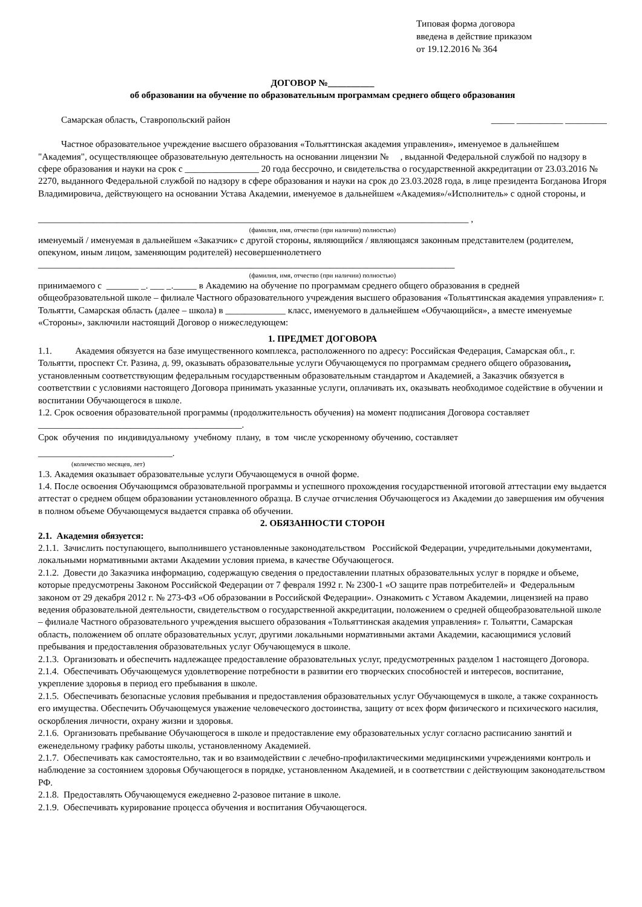Типовая форма договора
введена в действие приказом
от 19.12.2016 № 364
ДОГОВОР №__________
об образовании на обучение по образовательным программам среднего общего образования
Самарская область, Ставропольский район _____ __________ _________
Частное образовательное учреждение высшего образования «Тольяттинская академия управления», именуемое в дальнейшем "Академия", осуществляющее образовательную деятельность на основании лицензии № , выданной Федеральной службой по надзору в сфере образования и науки на срок с ________________ 20 года бессрочно, и свидетельства о государственной аккредитации от 23.03.2016 № 2270, выданного Федеральной службой по надзору в сфере образования и науки на срок до 23.03.2028 года, в лице президента Богданова Игоря Владимировича, действующего на основании Устава Академии, именуемое в дальнейшем «Академия»/«Исполнитель» с одной стороны, и
_____________________________________________________________________________________________ ,
(фамилия, имя, отчество (при наличии) полностью)
именуемый / именуемая в дальнейшем «Заказчик» с другой стороны, являющийся / являющаяся законным представителем (родителем, опекуном, иным лицом, заменяющим родителей) несовершеннолетнего
__________________________________________________________________________________________
(фамилия, имя, отчество (при наличии) полностью)
принимаемого с _______ _. ___ _._____ в Академию на обучение по программам среднего общего образования в средней общеобразовательной школе – филиале Частного образовательного учреждения высшего образования «Тольяттинская академия управления» г. Тольятти, Самарская область (далее – школа) в _____________ класс, именуемого в дальнейшем «Обучающийся», а вместе именуемые «Стороны», заключили настоящий Договор о нижеследующем:
1. ПРЕДМЕТ ДОГОВОРА
1.1. Академия обязуется на базе имущественного комплекса, расположенного по адресу: Российская Федерация, Самарская обл., г. Тольятти, проспект Ст. Разина, д. 99, оказывать образовательные услуги Обучающемуся по программам среднего общего образования, установленным соответствующим федеральным государственным образовательным стандартом и Академией, а Заказчик обязуется в соответствии с условиями настоящего Договора принимать указанные услуги, оплачивать их, оказывать необходимое содействие в обучении и воспитании Обучающегося в школе.
1.2. Срок освоения образовательной программы (продолжительность обучения) на момент подписания Договора составляет ____________________________________________.
Срок обучения по индивидуальному учебному плану, в том числе ускоренному обучению, составляет
_____________________________.
(количество месяцев, лет)
1.3. Академия оказывает образовательные услуги Обучающемуся в очной форме.
1.4. После освоения Обучающимся образовательной программы и успешного прохождения государственной итоговой аттестации ему выдается аттестат о среднем общем образовании установленного образца. В случае отчисления Обучающегося из Академии до завершения им обучения в полном объеме Обучающемуся выдается справка об обучении.
2. ОБЯЗАННОСТИ СТОРОН
2.1. Академия обязуется:
2.1.1. Зачислить поступающего, выполнившего установленные законодательством Российской Федерации, учредительными документами, локальными нормативными актами Академии условия приема, в качестве Обучающегося.
2.1.2. Довести до Заказчика информацию, содержащую сведения о предоставлении платных образовательных услуг в порядке и объеме, которые предусмотрены Законом Российской Федерации от 7 февраля 1992 г. № 2300-1 «О защите прав потребителей» и Федеральным законом от 29 декабря 2012 г. № 273-ФЗ «Об образовании в Российской Федерации». Ознакомить с Уставом Академии, лицензией на право ведения образовательной деятельности, свидетельством о государственной аккредитации, положением о средней общеобразовательной школе – филиале Частного образовательного учреждения высшего образования «Тольяттинская академия управления» г. Тольятти, Самарская область, положением об оплате образовательных услуг, другими локальными нормативными актами Академии, касающимися условий пребывания и предоставления образовательных услуг Обучающемуся в школе.
2.1.3. Организовать и обеспечить надлежащее предоставление образовательных услуг, предусмотренных разделом 1 настоящего Договора.
2.1.4. Обеспечивать Обучающемуся удовлетворение потребности в развитии его творческих способностей и интересов, воспитание, укрепление здоровья в период его пребывания в школе.
2.1.5. Обеспечивать безопасные условия пребывания и предоставления образовательных услуг Обучающемуся в школе, а также сохранность его имущества. Обеспечить Обучающемуся уважение человеческого достоинства, защиту от всех форм физического и психического насилия, оскорбления личности, охрану жизни и здоровья.
2.1.6. Организовать пребывание Обучающегося в школе и предоставление ему образовательных услуг согласно расписанию занятий и еженедельному графику работы школы, установленному Академией.
2.1.7. Обеспечивать как самостоятельно, так и во взаимодействии с лечебно-профилактическими медицинскими учреждениями контроль и наблюдение за состоянием здоровья Обучающегося в порядке, установленном Академией, и в соответствии с действующим законодательством РФ.
2.1.8. Предоставлять Обучающемуся ежедневно 2-разовое питание в школе.
2.1.9. Обеспечивать курирование процесса обучения и воспитания Обучающегося.